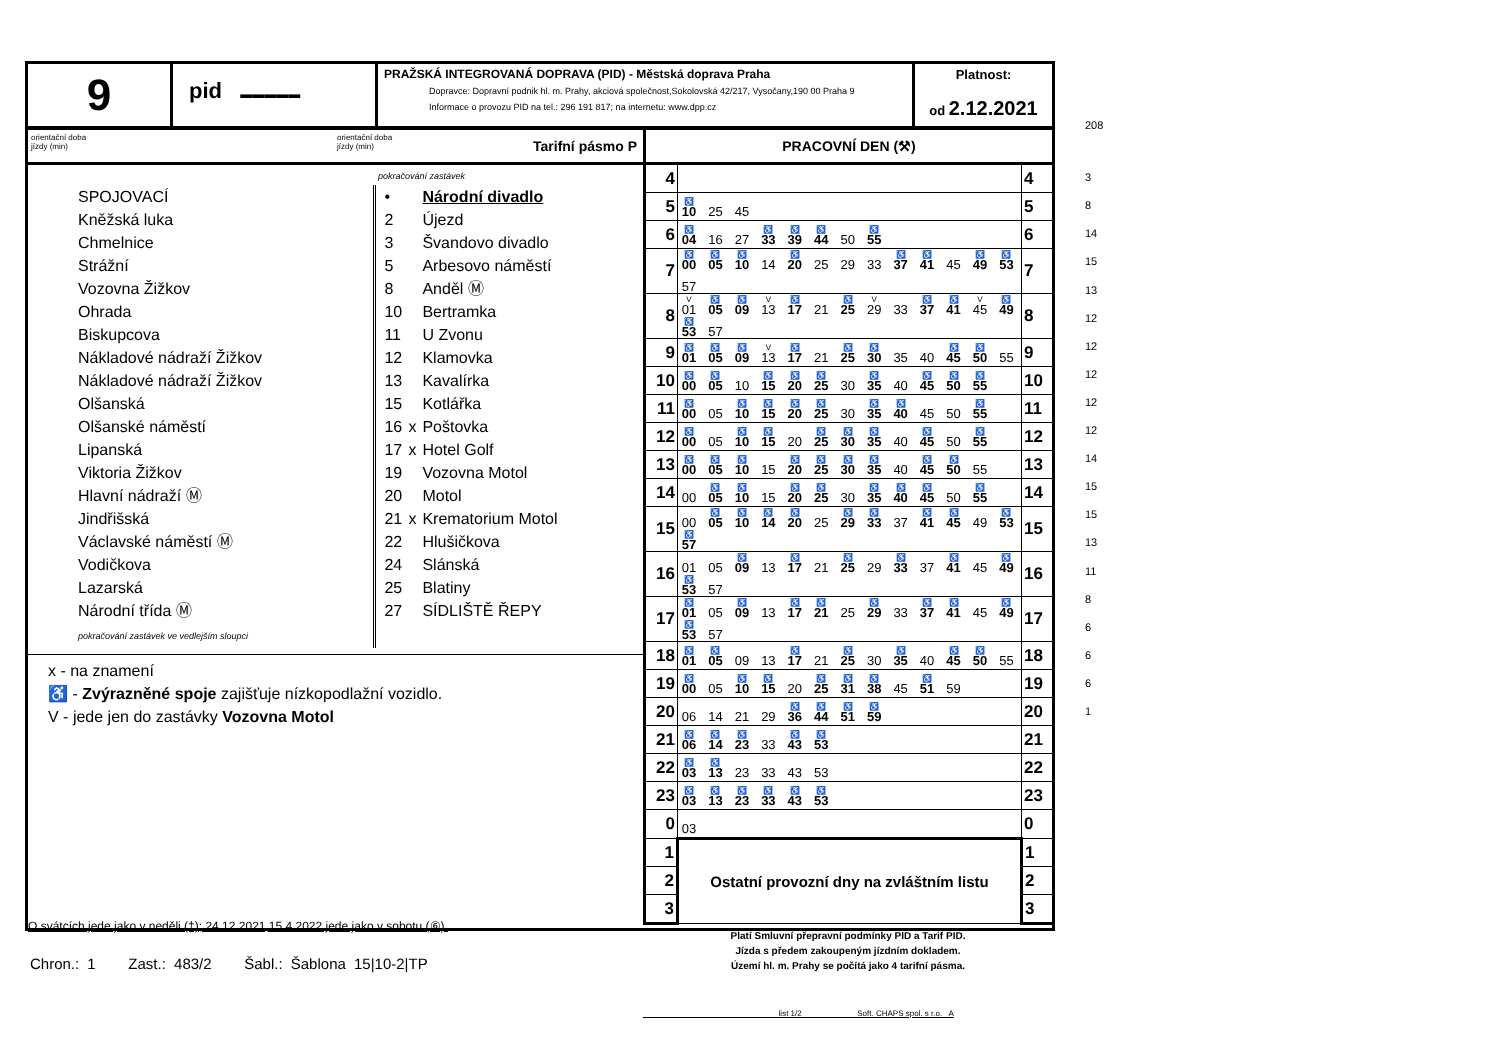9
pid ▬▬▬▬▬
PRAŽSKÁ INTEGROVANÁ DOPRAVA (PID) - Městská doprava Praha
Dopravce: Dopravní podnik hl. m. Prahy, akciová společnost,Sokolovská 42/217, Vysočany,190 00 Praha 9
Informace o provozu PID na tel.: 296 191 817; na internetu: www.dpp.cz
Platnost:
od 2.12.2021
orientační doba
jízdy (min)
orientační doba
jízdy (min)
Tarifní pásmo P
PRACOVNÍ DEN (⚒)
pokračování zastávek
SPOJOVACÍ
Kněžská luka
Chmelnice
Strážní
Vozovna Žižkov
Ohrada
Biskupcova
Nákladové nádraží Žižkov
Nákladové nádraží Žižkov
Olšanská
Olšanské náměstí
Lipanská
Viktoria Žižkov
Hlavní nádraží Ⓜ
Jindřišská
Václavské náměstí Ⓜ
Vodičkova
Lazarská
Národní třída Ⓜ
pokračování zastávek ve vedlejším sloupci
• Národní divadlo
2 Újezd
3 Švandovo divadlo
5 Arbesovo náměstí
8 Anděl Ⓜ
10 Bertramka
11 U Zvonu
12 Klamovka
13 Kavalírka
15 Kotlářka
16 x Poštovka
17 x Hotel Golf
19 Vozovna Motol
20 Motol
21 x Krematorium Motol
22 Hlušičkova
24 Slánská
25 Blatiny
27 SÍDLIŠTĚ ŘEPY
x - na znamení
♿ - Zvýrazněné spoje zajišťuje nízkopodlažní vozidlo.
V - jede jen do zastávky Vozovna Motol
O svátcích jede jako v neděli (†); 24.12.2021,15.4.2022 jede jako v sobotu (⑥).
| 4 | | 4 |
| 5 | ♿ 10 25 45 | 5 |
| 6 | ♿ 04 16 27 ♿ 33 ♿ 39 ♿ 44 50 ♿ 55 | 6 |
| 7 | ♿ 00 ♿ 05 ♿ 10 14 ♿ 20 25 29 33 ♿ 37 ♿ 41 45 ♿ 49 ♿ 53 57 | 7 |
| 8 | V 01 ♿ 05 ♿ 09 V 13 ♿ 17 21 ♿ 25 V 29 33 ♿ 37 ♿ 41 V 45 ♿ 49 ♿ 53 57 | 8 |
| 9 | ♿ 01 ♿ 05 ♿ 09 V 13 ♿ 17 21 ♿ 25 ♿ 30 35 40 ♿ 45 ♿ 50 55 | 9 |
| 10 | ♿ 00 ♿ 05 10 ♿ 15 ♿ 20 ♿ 25 30 ♿ 35 40 ♿ 45 ♿ 50 ♿ 55 | 10 |
| 11 | ♿ 00 05 ♿ 10 ♿ 15 ♿ 20 ♿ 25 30 ♿ 35 ♿ 40 45 50 ♿ 55 | 11 |
| 12 | ♿ 00 05 ♿ 10 ♿ 15 20 ♿ 25 ♿ 30 ♿ 35 40 ♿ 45 50 ♿ 55 | 12 |
| 13 | ♿ 00 ♿ 05 ♿ 10 15 ♿ 20 ♿ 25 ♿ 30 ♿ 35 40 ♿ 45 ♿ 50 55 | 13 |
| 14 | 00 ♿ 05 ♿ 10 15 ♿ 20 ♿ 25 30 ♿ 35 ♿ 40 ♿ 45 50 ♿ 55 | 14 |
| 15 | 00 ♿ 05 ♿ 10 ♿ 14 ♿ 20 25 ♿ 29 ♿ 33 37 ♿ 41 ♿ 45 49 ♿ 53 ♿ 57 | 15 |
| 16 | 01 05 ♿ 09 13 ♿ 17 21 ♿ 25 29 ♿ 33 37 ♿ 41 45 ♿ 49 ♿ 53 57 | 16 |
| 17 | ♿ 01 05 ♿ 09 13 ♿ 17 ♿ 21 25 ♿ 29 33 ♿ 37 ♿ 41 45 ♿ 49 ♿ 53 57 | 17 |
| 18 | ♿ 01 ♿ 05 09 13 ♿ 17 21 ♿ 25 30 ♿ 35 40 ♿ 45 ♿ 50 55 | 18 |
| 19 | ♿ 00 05 ♿ 10 ♿ 15 20 ♿ 25 ♿ 31 ♿ 38 45 ♿ 51 59 | 19 |
| 20 | 06 14 21 29 ♿ 36 ♿ 44 ♿ 51 ♿ 59 | 20 |
| 21 | ♿ 06 ♿ 14 ♿ 23 33 ♿ 43 ♿ 53 | 21 |
| 22 | ♿ 03 ♿ 13 23 33 43 53 | 22 |
| 23 | ♿ 03 ♿ 13 ♿ 23 ♿ 33 ♿ 43 ♿ 53 | 23 |
| 0 | 03 | 0 |
| 1 | Ostatní provozní dny na zvláštním listu | 1 |
| 2 | | 2 |
| 3 | | 3 |
Platí Smluvní přepravní podmínky PID a Tarif PID.
Jízda s předem zakoupeným jízdním dokladem.
Území hl. m. Prahy se počítá jako 4 tarifní pásma.
list 1/2 Soft. CHAPS spol. s r.o. A
208
3
8
14
15
13
12
12
12
12
12
14
15
15
13
11
8
6
6
6
1
Chron.: 1 Zast.: 483/2 Šabl.: Šablona 15|10-2|TP